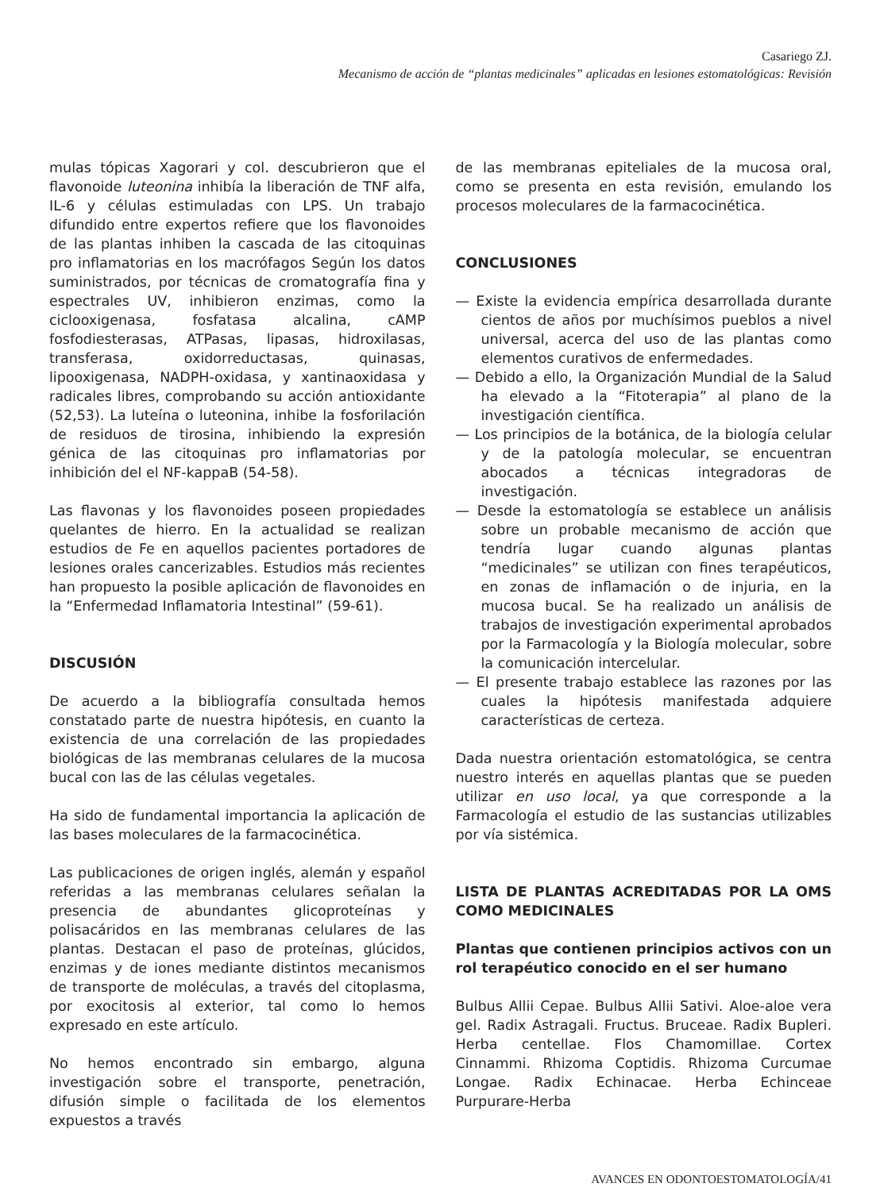Casariego ZJ.
Mecanismo de acción de “plantas medicinales” aplicadas en lesiones estomatológicas: Revisión
mulas tópicas Xagorari y col. descubrieron que el flavonoide luteonina inhibía la liberación de TNF alfa, IL-6 y células estimuladas con LPS. Un trabajo difundido entre expertos refiere que los flavonoides de las plantas inhiben la cascada de las citoquinas pro inflamatorias en los macrófagos Según los datos suministrados, por técnicas de cromatografía fina y espectrales UV, inhibieron enzimas, como la ciclooxigenasa, fosfatasa alcalina, cAMP fosfodiesterasas, ATPasas, lipasas, hidroxilasas, transferasa, oxidorreductasas, quinasas, lipooxigenasa, NADPH-oxidasa, y xantinaoxidasa y radicales libres, comprobando su acción antioxidante (52,53). La luteína o luteonina, inhibe la fosforilación de residuos de tirosina, inhibiendo la expresión génica de las citoquinas pro inflamatorias por inhibición del el NF-kappaB (54-58).
Las flavonas y los flavonoides poseen propiedades quelantes de hierro. En la actualidad se realizan estudios de Fe en aquellos pacientes portadores de lesiones orales cancerizables. Estudios más recientes han propuesto la posible aplicación de flavonoides en la “Enfermedad Inflamatoria Intestinal” (59-61).
DISCUSIÓN
De acuerdo a la bibliografía consultada hemos constatado parte de nuestra hipótesis, en cuanto la existencia de una correlación de las propiedades biológicas de las membranas celulares de la mucosa bucal con las de las células vegetales.
Ha sido de fundamental importancia la aplicación de las bases moleculares de la farmacocinética.
Las publicaciones de origen inglés, alemán y español referidas a las membranas celulares señalan la presencia de abundantes glicoproteínas y polisacáridos en las membranas celulares de las plantas. Destacan el paso de proteínas, glúcidos, enzimas y de iones mediante distintos mecanismos de transporte de moléculas, a través del citoplasma, por exocitosis al exterior, tal como lo hemos expresado en este artículo.
No hemos encontrado sin embargo, alguna investigación sobre el transporte, penetración, difusión simple o facilitada de los elementos expuestos a través
de las membranas epiteliales de la mucosa oral, como se presenta en esta revisión, emulando los procesos moleculares de la farmacocinética.
CONCLUSIONES
— Existe la evidencia empírica desarrollada durante cientos de años por muchísimos pueblos a nivel universal, acerca del uso de las plantas como elementos curativos de enfermedades.
— Debido a ello, la Organización Mundial de la Salud ha elevado a la “Fitoterapia” al plano de la investigación científica.
— Los principios de la botánica, de la biología celular y de la patología molecular, se encuentran abocados a técnicas integradoras de investigación.
— Desde la estomatología se establece un análisis sobre un probable mecanismo de acción que tendría lugar cuando algunas plantas “medicinales” se utilizan con fines terapéuticos, en zonas de inflamación o de injuria, en la mucosa bucal. Se ha realizado un análisis de trabajos de investigación experimental aprobados por la Farmacología y la Biología molecular, sobre la comunicación intercelular.
— El presente trabajo establece las razones por las cuales la hipótesis manifestada adquiere características de certeza.
Dada nuestra orientación estomatológica, se centra nuestro interés en aquellas plantas que se pueden utilizar en uso local, ya que corresponde a la Farmacología el estudio de las sustancias utilizables por vía sistémica.
LISTA DE PLANTAS ACREDITADAS POR LA OMS COMO MEDICINALES
Plantas que contienen principios activos con un rol terapéutico conocido en el ser humano
Bulbus Allii Cepae. Bulbus Allii Sativi. Aloe-aloe vera gel. Radix Astragali. Fructus. Bruceae. Radix Bupleri. Herba centellae. Flos Chamomillae. Cortex Cinnammi. Rhizoma Coptidis. Rhizoma Curcumae Longae. Radix Echinacae. Herba Echinceae Purpurare-Herba
AVANCES EN ODONTOESTOMATOLOGÍA/41